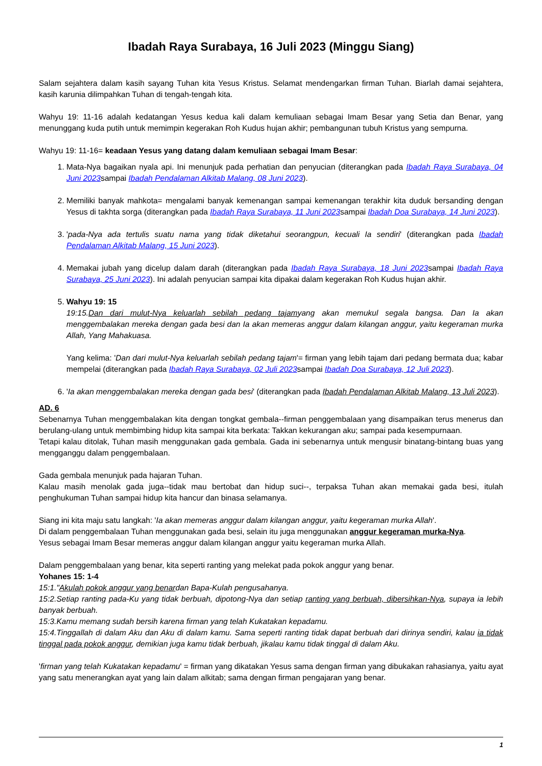Ibadah Raya Surabaya, 16 Juli 2023 (Minggu Siang)
Salam sejahtera dalam kasih sayang Tuhan kita Yesus Kristus. Selamat mendengarkan firman Tuhan. Biarlah damai sejahtera, kasih karunia dilimpahkan Tuhan di tengah-tengah kita.
Wahyu 19: 11-16 adalah kedatangan Yesus kedua kali dalam kemuliaan sebagai Imam Besar yang Setia dan Benar, yang menunggang kuda putih untuk memimpin kegerakan Roh Kudus hujan akhir; pembangunan tubuh Kristus yang sempurna.
Wahyu 19: 11-16= keadaan Yesus yang datang dalam kemuliaan sebagai Imam Besar:
1. Mata-Nya bagaikan nyala api. Ini menunjuk pada perhatian dan penyucian (diterangkan pada Ibadah Raya Surabaya, 04 Juni 2023sampai Ibadah Pendalaman Alkitab Malang, 08 Juni 2023).
2. Memiliki banyak mahkota= mengalami banyak kemenangan sampai kemenangan terakhir kita duduk bersanding dengan Yesus di takhta sorga (diterangkan pada Ibadah Raya Surabaya, 11 Juni 2023sampai Ibadah Doa Surabaya, 14 Juni 2023).
3. 'pada-Nya ada tertulis suatu nama yang tidak diketahui seorangpun, kecuali Ia sendiri' (diterangkan pada Ibadah Pendalaman Alkitab Malang, 15 Juni 2023).
4. Memakai jubah yang dicelup dalam darah (diterangkan pada Ibadah Raya Surabaya, 18 Juni 2023sampai Ibadah Raya Surabaya, 25 Juni 2023). Ini adalah penyucian sampai kita dipakai dalam kegerakan Roh Kudus hujan akhir.
5. Wahyu 19: 15
19:15.Dan dari mulut-Nya keluarlah sebilah pedang tajamyang akan memukul segala bangsa. Dan Ia akan menggembalakan mereka dengan gada besi dan Ia akan memeras anggur dalam kilangan anggur, yaitu kegeraman murka Allah, Yang Mahakuasa.
Yang kelima: 'Dan dari mulut-Nya keluarlah sebilah pedang tajam'= firman yang lebih tajam dari pedang bermata dua; kabar mempelai (diterangkan pada Ibadah Raya Surabaya, 02 Juli 2023sampai Ibadah Doa Surabaya, 12 Juli 2023).
6. 'Ia akan menggembalakan mereka dengan gada besi' (diterangkan pada Ibadah Pendalaman Alkitab Malang, 13 Juli 2023).
AD. 6
Sebenarnya Tuhan menggembalakan kita dengan tongkat gembala--firman penggembalaan yang disampaikan terus menerus dan berulang-ulang untuk membimbing hidup kita sampai kita berkata: Takkan kekurangan aku; sampai pada kesempurnaan.
Tetapi kalau ditolak, Tuhan masih menggunakan gada gembala. Gada ini sebenarnya untuk mengusir binatang-bintang buas yang mengganggu dalam penggembalaan.
Gada gembala menunjuk pada hajaran Tuhan.
Kalau masih menolak gada juga--tidak mau bertobat dan hidup suci--, terpaksa Tuhan akan memakai gada besi, itulah penghukuman Tuhan sampai hidup kita hancur dan binasa selamanya.
Siang ini kita maju satu langkah: 'Ia akan memeras anggur dalam kilangan anggur, yaitu kegeraman murka Allah'.
Di dalam penggembalaan Tuhan menggunakan gada besi, selain itu juga menggunakan anggur kegeraman murka-Nya.
Yesus sebagai Imam Besar memeras anggur dalam kilangan anggur yaitu kegeraman murka Allah.
Dalam penggembalaan yang benar, kita seperti ranting yang melekat pada pokok anggur yang benar.
Yohanes 15: 1-4
15:1."Akulah pokok anggur yang benardan Bapa-Kulah pengusahanya.
15:2.Setiap ranting pada-Ku yang tidak berbuah, dipotong-Nya dan setiap ranting yang berbuah, dibersihkan-Nya, supaya ia lebih banyak berbuah.
15:3.Kamu memang sudah bersih karena firman yang telah Kukatakan kepadamu.
15:4.Tinggallah di dalam Aku dan Aku di dalam kamu. Sama seperti ranting tidak dapat berbuah dari dirinya sendiri, kalau ia tidak tinggal pada pokok anggur, demikian juga kamu tidak berbuah, jikalau kamu tidak tinggal di dalam Aku.
'firman yang telah Kukatakan kepadamu' = firman yang dikatakan Yesus sama dengan firman yang dibukakan rahasianya, yaitu ayat yang satu menerangkan ayat yang lain dalam alkitab; sama dengan firman pengajaran yang benar.
1